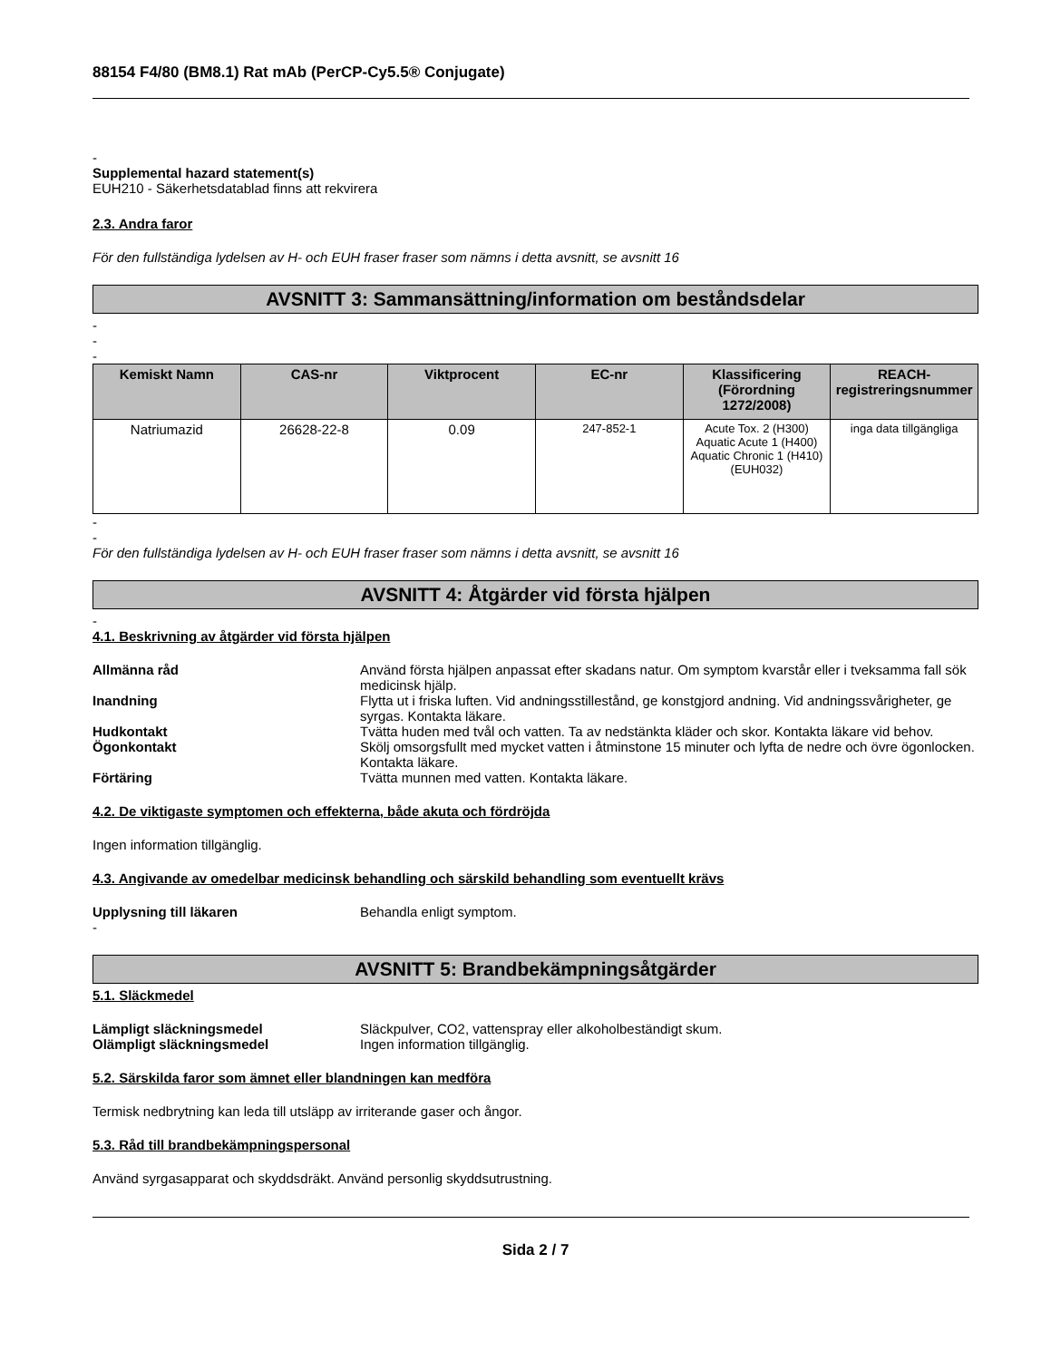88154 F4/80 (BM8.1) Rat mAb (PerCP-Cy5.5® Conjugate)
-
Supplemental hazard statement(s)
EUH210 - Säkerhetsdatablad finns att rekvirera
2.3. Andra faror
För den fullständiga lydelsen av H- och EUH fraser fraser som nämns i detta avsnitt, se avsnitt 16
AVSNITT 3: Sammansättning/information om beståndsdelar
-
-
-
| Kemiskt Namn | CAS-nr | Viktprocent | EC-nr | Klassificering (Förordning 1272/2008) | REACH-registreringsnummer |
| --- | --- | --- | --- | --- | --- |
| Natriumazid | 26628-22-8 | 0.09 | 247-852-1 | Acute Tox. 2 (H300) Aquatic Acute 1 (H400) Aquatic Chronic 1 (H410) (EUH032) | inga data tillgängliga |
-
-
För den fullständiga lydelsen av H- och EUH fraser fraser som nämns i detta avsnitt, se avsnitt 16
AVSNITT 4: Åtgärder vid första hjälpen
-
4.1. Beskrivning av åtgärder vid första hjälpen
Allmänna råd Använd första hjälpen anpassat efter skadans natur. Om symptom kvarstår eller i tveksamma fall sök medicinsk hjälp.
Inandning Flytta ut i friska luften. Vid andningsstillestånd, ge konstgjord andning. Vid andningssvårigheter, ge syrgas. Kontakta läkare.
Hudkontakt Tvätta huden med tvål och vatten. Ta av nedstänkta kläder och skor. Kontakta läkare vid behov.
Ögonkontakt Skölj omsorgsfullt med mycket vatten i åtminstone 15 minuter och lyfta de nedre och övre ögonlocken. Kontakta läkare.
Förtäring Tvätta munnen med vatten. Kontakta läkare.
4.2. De viktigaste symptomen och effekterna, både akuta och fördröjda
Ingen information tillgänglig.
4.3. Angivande av omedelbar medicinsk behandling och särskild behandling som eventuellt krävs
Upplysning till läkaren Behandla enligt symptom.
-
AVSNITT 5: Brandbekämpningsåtgärder
5.1. Släckmedel
Lämpligt släckningsmedel Släckpulver, CO2, vattenspray eller alkoholbeständigt skum.
Olämpligt släckningsmedel Ingen information tillgänglig.
5.2. Särskilda faror som ämnet eller blandningen kan medföra
Termisk nedbrytning kan leda till utsläpp av irriterande gaser och ångor.
5.3. Råd till brandbekämpningspersonal
Använd syrgasapparat och skyddsdräkt. Använd personlig skyddsutrustning.
Sida 2 / 7